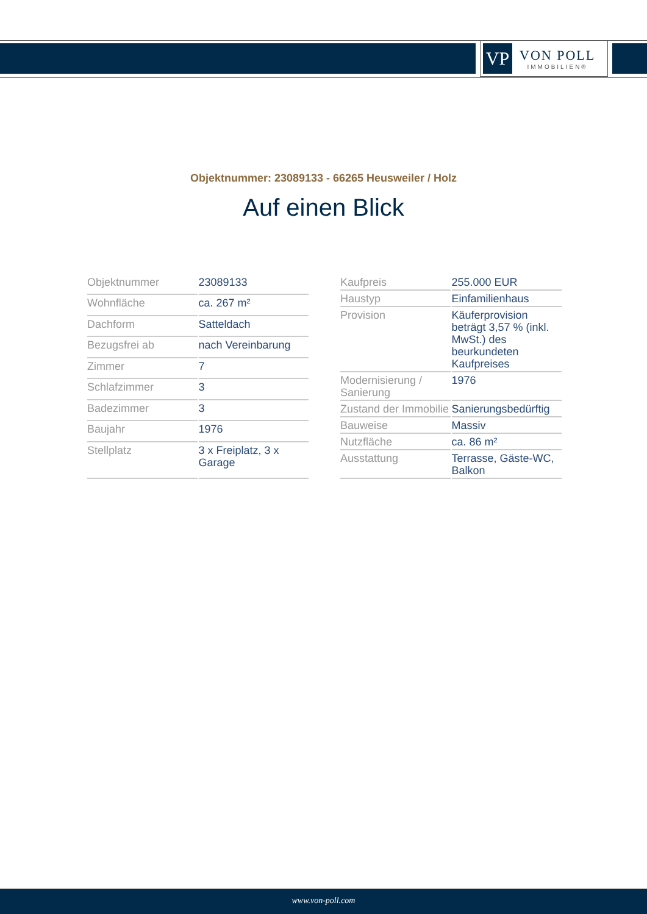VP
VON POLL
IMMOBILIEN®
Objektnummer: 23089133 - 66265 Heusweiler / Holz
Auf einen Blick
| Objektnummer | 23089133 |
| Wohnfläche | ca. 267 m² |
| Dachform | Satteldach |
| Bezugsfrei ab | nach Vereinbarung |
| Zimmer | 7 |
| Schlafzimmer | 3 |
| Badezimmer | 3 |
| Baujahr | 1976 |
| Stellplatz | 3 x Freiplatz, 3 x Garage |
| Kaufpreis | 255.000 EUR |
| Haustyp | Einfamilienhaus |
| Provision | Käuferprovision beträgt 3,57 % (inkl. MwSt.) des beurkundeten Kaufpreises |
| Modernisierung / Sanierung | 1976 |
| Zustand der Immobilie | Sanierungsbedürftig |
| Bauweise | Massiv |
| Nutzfläche | ca. 86 m² |
| Ausstattung | Terrasse, Gäste-WC, Balkon |
www.von-poll.com